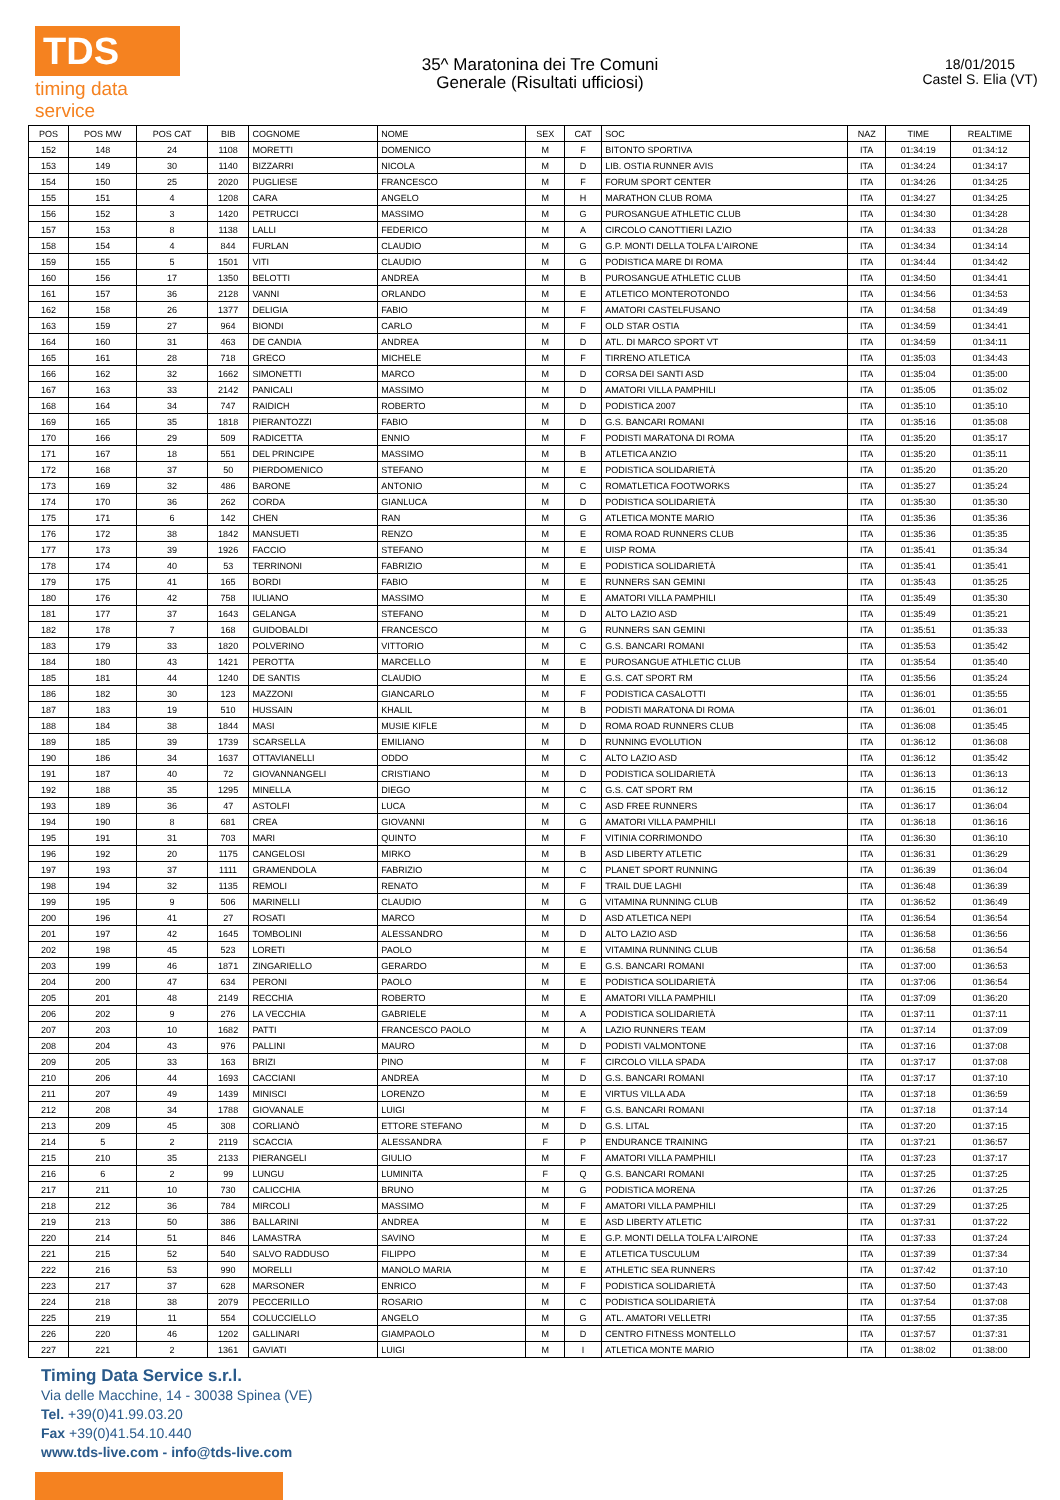TDS
timing data service
35^ Maratonina dei Tre Comuni
Generale (Risultati ufficiosi)
18/01/2015
Castel S. Elia (VT)
| POS | POS MW | POS CAT | BIB | COGNOME | NOME | SEX | CAT | SOC | NAZ | TIME | REALTIME |
| --- | --- | --- | --- | --- | --- | --- | --- | --- | --- | --- | --- |
| 152 | 148 | 24 | 1108 | MORETTI | DOMENICO | M | F | BITONTO SPORTIVA | ITA | 01:34:19 | 01:34:12 |
| 153 | 149 | 30 | 1140 | BIZZARRI | NICOLA | M | D | LIB. OSTIA RUNNER AVIS | ITA | 01:34:24 | 01:34:17 |
| 154 | 150 | 25 | 2020 | PUGLIESE | FRANCESCO | M | F | FORUM SPORT CENTER | ITA | 01:34:26 | 01:34:25 |
| 155 | 151 | 4 | 1208 | CARA | ANGELO | M | H | MARATHON CLUB ROMA | ITA | 01:34:27 | 01:34:25 |
| 156 | 152 | 3 | 1420 | PETRUCCI | MASSIMO | M | G | PUROSANGUE ATHLETIC CLUB | ITA | 01:34:30 | 01:34:28 |
| 157 | 153 | 8 | 1138 | LALLI | FEDERICO | M | A | CIRCOLO CANOTTIERI LAZIO | ITA | 01:34:33 | 01:34:28 |
| 158 | 154 | 4 | 844 | FURLAN | CLAUDIO | M | G | G.P. MONTI DELLA TOLFA L'AIRONE | ITA | 01:34:34 | 01:34:14 |
| 159 | 155 | 5 | 1501 | VITI | CLAUDIO | M | G | PODISTICA MARE DI ROMA | ITA | 01:34:44 | 01:34:42 |
| 160 | 156 | 17 | 1350 | BELOTTI | ANDREA | M | B | PUROSANGUE ATHLETIC CLUB | ITA | 01:34:50 | 01:34:41 |
| 161 | 157 | 36 | 2128 | VANNI | ORLANDO | M | E | ATLETICO MONTEROTONDO | ITA | 01:34:56 | 01:34:53 |
| 162 | 158 | 26 | 1377 | DELIGIA | FABIO | M | F | AMATORI CASTELFUSANO | ITA | 01:34:58 | 01:34:49 |
| 163 | 159 | 27 | 964 | BIONDI | CARLO | M | F | OLD STAR OSTIA | ITA | 01:34:59 | 01:34:41 |
| 164 | 160 | 31 | 463 | DE CANDIA | ANDREA | M | D | ATL. DI MARCO SPORT VT | ITA | 01:34:59 | 01:34:11 |
| 165 | 161 | 28 | 718 | GRECO | MICHELE | M | F | TIRRENO ATLETICA | ITA | 01:35:03 | 01:34:43 |
| 166 | 162 | 32 | 1662 | SIMONETTI | MARCO | M | D | CORSA DEI SANTI ASD | ITA | 01:35:04 | 01:35:00 |
| 167 | 163 | 33 | 2142 | PANICALI | MASSIMO | M | D | AMATORI VILLA PAMPHILI | ITA | 01:35:05 | 01:35:02 |
| 168 | 164 | 34 | 747 | RAIDICH | ROBERTO | M | D | PODISTICA 2007 | ITA | 01:35:10 | 01:35:10 |
| 169 | 165 | 35 | 1818 | PIERANTOZZI | FABIO | M | D | G.S. BANCARI ROMANI | ITA | 01:35:16 | 01:35:08 |
| 170 | 166 | 29 | 509 | RADICETTA | ENNIO | M | F | PODISTI MARATONA DI ROMA | ITA | 01:35:20 | 01:35:17 |
| 171 | 167 | 18 | 551 | DEL PRINCIPE | MASSIMO | M | B | ATLETICA ANZIO | ITA | 01:35:20 | 01:35:11 |
| 172 | 168 | 37 | 50 | PIERDOMENICO | STEFANO | M | E | PODISTICA SOLIDARIETÀ | ITA | 01:35:20 | 01:35:20 |
| 173 | 169 | 32 | 486 | BARONE | ANTONIO | M | C | ROMATLETICA FOOTWORKS | ITA | 01:35:27 | 01:35:24 |
| 174 | 170 | 36 | 262 | CORDA | GIANLUCA | M | D | PODISTICA SOLIDARIETÀ | ITA | 01:35:30 | 01:35:30 |
| 175 | 171 | 6 | 142 | CHEN | RAN | M | G | ATLETICA MONTE MARIO | ITA | 01:35:36 | 01:35:36 |
| 176 | 172 | 38 | 1842 | MANSUETI | RENZO | M | E | ROMA ROAD RUNNERS CLUB | ITA | 01:35:36 | 01:35:35 |
| 177 | 173 | 39 | 1926 | FACCIO | STEFANO | M | E | UISP ROMA | ITA | 01:35:41 | 01:35:34 |
| 178 | 174 | 40 | 53 | TERRINONI | FABRIZIO | M | E | PODISTICA SOLIDARIETÀ | ITA | 01:35:41 | 01:35:41 |
| 179 | 175 | 41 | 165 | BORDI | FABIO | M | E | RUNNERS SAN GEMINI | ITA | 01:35:43 | 01:35:25 |
| 180 | 176 | 42 | 758 | IULIANO | MASSIMO | M | E | AMATORI VILLA PAMPHILI | ITA | 01:35:49 | 01:35:30 |
| 181 | 177 | 37 | 1643 | GELANGA | STEFANO | M | D | ALTO LAZIO ASD | ITA | 01:35:49 | 01:35:21 |
| 182 | 178 | 7 | 168 | GUIDOBALDI | FRANCESCO | M | G | RUNNERS SAN GEMINI | ITA | 01:35:51 | 01:35:33 |
| 183 | 179 | 33 | 1820 | POLVERINO | VITTORIO | M | C | G.S. BANCARI ROMANI | ITA | 01:35:53 | 01:35:42 |
| 184 | 180 | 43 | 1421 | PEROTTA | MARCELLO | M | E | PUROSANGUE ATHLETIC CLUB | ITA | 01:35:54 | 01:35:40 |
| 185 | 181 | 44 | 1240 | DE SANTIS | CLAUDIO | M | E | G.S. CAT SPORT RM | ITA | 01:35:56 | 01:35:24 |
| 186 | 182 | 30 | 123 | MAZZONI | GIANCARLO | M | F | PODISTICA CASALOTTI | ITA | 01:36:01 | 01:35:55 |
| 187 | 183 | 19 | 510 | HUSSAIN | KHALIL | M | B | PODISTI MARATONA DI ROMA | ITA | 01:36:01 | 01:36:01 |
| 188 | 184 | 38 | 1844 | MASI | MUSIE KIFLE | M | D | ROMA ROAD RUNNERS CLUB | ITA | 01:36:08 | 01:35:45 |
| 189 | 185 | 39 | 1739 | SCARSELLA | EMILIANO | M | D | RUNNING EVOLUTION | ITA | 01:36:12 | 01:36:08 |
| 190 | 186 | 34 | 1637 | OTTAVIANELLI | ODDO | M | C | ALTO LAZIO ASD | ITA | 01:36:12 | 01:35:42 |
| 191 | 187 | 40 | 72 | GIOVANNANGELI | CRISTIANO | M | D | PODISTICA SOLIDARIETÀ | ITA | 01:36:13 | 01:36:13 |
| 192 | 188 | 35 | 1295 | MINELLA | DIEGO | M | C | G.S. CAT SPORT RM | ITA | 01:36:15 | 01:36:12 |
| 193 | 189 | 36 | 47 | ASTOLFI | LUCA | M | C | ASD FREE RUNNERS | ITA | 01:36:17 | 01:36:04 |
| 194 | 190 | 8 | 681 | CREA | GIOVANNI | M | G | AMATORI VILLA PAMPHILI | ITA | 01:36:18 | 01:36:16 |
| 195 | 191 | 31 | 703 | MARI | QUINTO | M | F | VITINIA CORRIMONDO | ITA | 01:36:30 | 01:36:10 |
| 196 | 192 | 20 | 1175 | CANGELOSI | MIRKO | M | B | ASD LIBERTY ATLETIC | ITA | 01:36:31 | 01:36:29 |
| 197 | 193 | 37 | 1111 | GRAMENDOLA | FABRIZIO | M | C | PLANET SPORT RUNNING | ITA | 01:36:39 | 01:36:04 |
| 198 | 194 | 32 | 1135 | REMOLI | RENATO | M | F | TRAIL DUE LAGHI | ITA | 01:36:48 | 01:36:39 |
| 199 | 195 | 9 | 506 | MARINELLI | CLAUDIO | M | G | VITAMINA RUNNING CLUB | ITA | 01:36:52 | 01:36:49 |
| 200 | 196 | 41 | 27 | ROSATI | MARCO | M | D | ASD ATLETICA NEPI | ITA | 01:36:54 | 01:36:54 |
| 201 | 197 | 42 | 1645 | TOMBOLINI | ALESSANDRO | M | D | ALTO LAZIO ASD | ITA | 01:36:58 | 01:36:56 |
| 202 | 198 | 45 | 523 | LORETI | PAOLO | M | E | VITAMINA RUNNING CLUB | ITA | 01:36:58 | 01:36:54 |
| 203 | 199 | 46 | 1871 | ZINGARIELLO | GERARDO | M | E | G.S. BANCARI ROMANI | ITA | 01:37:00 | 01:36:53 |
| 204 | 200 | 47 | 634 | PERONI | PAOLO | M | E | PODISTICA SOLIDARIETÀ | ITA | 01:37:06 | 01:36:54 |
| 205 | 201 | 48 | 2149 | RECCHIA | ROBERTO | M | E | AMATORI VILLA PAMPHILI | ITA | 01:37:09 | 01:36:20 |
| 206 | 202 | 9 | 276 | LA VECCHIA | GABRIELE | M | A | PODISTICA SOLIDARIETÀ | ITA | 01:37:11 | 01:37:11 |
| 207 | 203 | 10 | 1682 | PATTI | FRANCESCO PAOLO | M | A | LAZIO RUNNERS TEAM | ITA | 01:37:14 | 01:37:09 |
| 208 | 204 | 43 | 976 | PALLINI | MAURO | M | D | PODISTI VALMONTONE | ITA | 01:37:16 | 01:37:08 |
| 209 | 205 | 33 | 163 | BRIZI | PINO | M | F | CIRCOLO VILLA SPADA | ITA | 01:37:17 | 01:37:08 |
| 210 | 206 | 44 | 1693 | CACCIANI | ANDREA | M | D | G.S. BANCARI ROMANI | ITA | 01:37:17 | 01:37:10 |
| 211 | 207 | 49 | 1439 | MINISCI | LORENZO | M | E | VIRTUS VILLA ADA | ITA | 01:37:18 | 01:36:59 |
| 212 | 208 | 34 | 1788 | GIOVANALE | LUIGI | M | F | G.S. BANCARI ROMANI | ITA | 01:37:18 | 01:37:14 |
| 213 | 209 | 45 | 308 | CORLIANÒ | ETTORE STEFANO | M | D | G.S. LITAL | ITA | 01:37:20 | 01:37:15 |
| 214 | 5 | 2 | 2119 | SCACCIA | ALESSANDRA | F | P | ENDURANCE TRAINING | ITA | 01:37:21 | 01:36:57 |
| 215 | 210 | 35 | 2133 | PIERANGELI | GIULIO | M | F | AMATORI VILLA PAMPHILI | ITA | 01:37:23 | 01:37:17 |
| 216 | 6 | 2 | 99 | LUNGU | LUMINITA | F | Q | G.S. BANCARI ROMANI | ITA | 01:37:25 | 01:37:25 |
| 217 | 211 | 10 | 730 | CALICCHIA | BRUNO | M | G | PODISTICA MORENA | ITA | 01:37:26 | 01:37:25 |
| 218 | 212 | 36 | 784 | MIRCOLI | MASSIMO | M | F | AMATORI VILLA PAMPHILI | ITA | 01:37:29 | 01:37:25 |
| 219 | 213 | 50 | 386 | BALLARINI | ANDREA | M | E | ASD LIBERTY ATLETIC | ITA | 01:37:31 | 01:37:22 |
| 220 | 214 | 51 | 846 | LAMASTRA | SAVINO | M | E | G.P. MONTI DELLA TOLFA L'AIRONE | ITA | 01:37:33 | 01:37:24 |
| 221 | 215 | 52 | 540 | SALVO RADDUSO | FILIPPO | M | E | ATLETICA TUSCULUM | ITA | 01:37:39 | 01:37:34 |
| 222 | 216 | 53 | 990 | MORELLI | MANOLO MARIA | M | E | ATHLETIC SEA RUNNERS | ITA | 01:37:42 | 01:37:10 |
| 223 | 217 | 37 | 628 | MARSONER | ENRICO | M | F | PODISTICA SOLIDARIETÀ | ITA | 01:37:50 | 01:37:43 |
| 224 | 218 | 38 | 2079 | PECCERILLO | ROSARIO | M | C | PODISTICA SOLIDARIETÀ | ITA | 01:37:54 | 01:37:08 |
| 225 | 219 | 11 | 554 | COLUCCIELLO | ANGELO | M | G | ATL. AMATORI VELLETRI | ITA | 01:37:55 | 01:37:35 |
| 226 | 220 | 46 | 1202 | GALLINARI | GIAMPAOLO | M | D | CENTRO FITNESS MONTELLO | ITA | 01:37:57 | 01:37:31 |
| 227 | 221 | 2 | 1361 | GAVIATI | LUIGI | M | I | ATLETICA MONTE MARIO | ITA | 01:38:02 | 01:38:00 |
Timing Data Service s.r.l.
Via delle Macchine, 14 - 30038 Spinea (VE)
Tel. +39(0)41.99.03.20
Fax +39(0)41.54.10.440
www.tds-live.com - info@tds-live.com